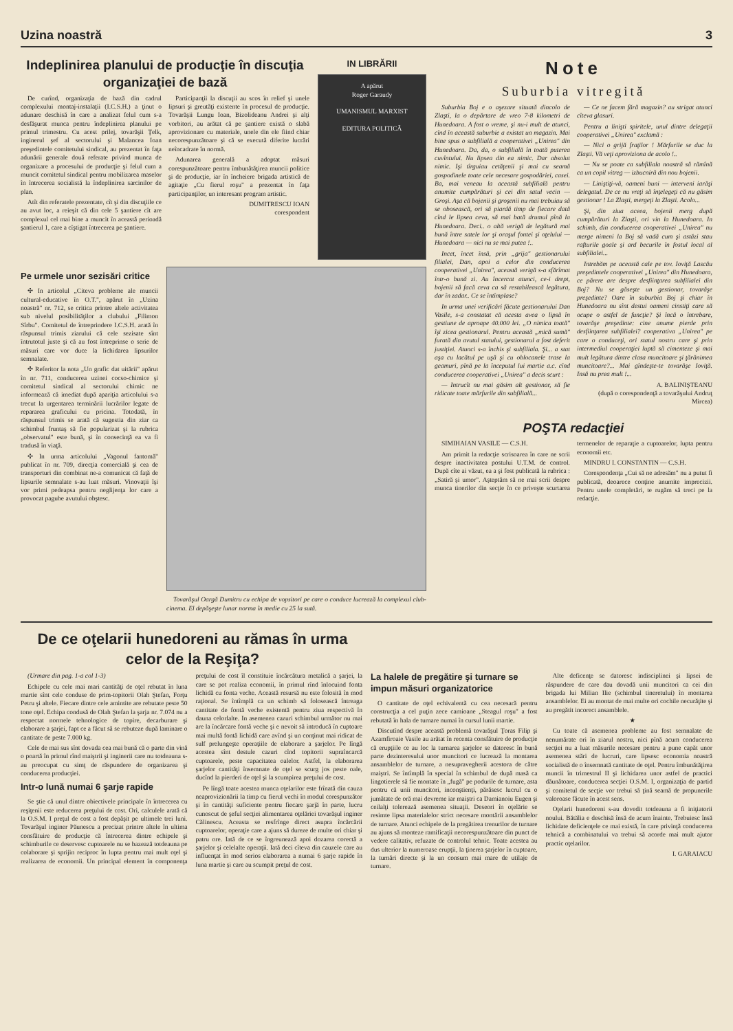Uzina noastră 3
Indeplinirea planului de producţie în discuţia organizaţiei de bază
De curînd, organizaţia de bază din cadrul complexului montaj-instalaţii (I.C.S.H.) a ţinut o adunare deschisă în care a analizat felul cum s-a desfăşurat munca pentru îndeplinirea planului pe primul trimestru. Cu acest prilej, tovarăşii Ţelk, inginerul şef al sectorului şi Malancea Ioan preşedintele comitetului sindical, au prezentat în faţa adunării generale două referate privind munca de organizare a procesului de producţie şi felul cum a muncit comitetul sindical pentru mobilizarea maselor în întrecerea socialistă la îndeplinirea sarcinilor de plan.
Atît din referatele prezentate, cît şi din discuţiile ce au avut loc, a reieşit că din cele 5 şantiere cît are complexul cel mai bine a muncit în această perioadă şantierul 1, care a cîştigat întrecerea pe şantiere.
Participanţii la discuţii au scos în relief şi unele lipsuri şi greutăţi existente în procesul de producţie. Tovarăşii Lungu Ioan, Bizolideanu Andrei şi alţi vorbitori, au arătat că pe şantiere există o slabă aprovizionare cu materiale, unele din ele fiind chiar necorespunzătoare şi că se execută diferite lucrări neîncadrate în normă.
Adunarea generală a adoptat măsuri corespunzătoare pentru îmbunătăţirea muncii politice şi de producţie, iar în încheiere brigada artistică de agitaţie „Cu fierul roşu" a prezentat în faţa participanţilor, un interesant program artistic.
DUMITRESCU IOAN
corespondent
IN LIBRĂRII
A apărut
Roger Garaudy
UMANISMUL MARXIST
EDITURA POLITICĂ
Pe urmele unor sezisări critice
✣ In articolul „Citeva probleme ale muncii cultural-educative în O.T.", apărut în „Uzina noastră" nr. 712, se critica printre altele activitatea sub nivelul posibilităţilor a clubului „Filimon Sîrbu". Comitetul de întreprindere I.C.S.H. arată în răspunsul trimis ziarului că cele sezisate sînt întrutotul juste şi că au fost întreprinse o serie de măsuri care vor duce la lichidarea lipsurilor semnalate.
✣ Referitor la nota „Un grafic dat uitării" apărut în nr. 711, conducerea uzinei cocso-chimice şi comitetul sindical al sectorului chimic ne informează că imediat după apariţia articolului s-a trecut la urgentarea terminării lucrărilor legate de repararea graficului cu pricina. Totodată, în răspunsul trimis se arată că sugestia din ziar ca schimbul fruntaş să fie popularizat şi la rubrica „observatul" este bună, şi în consecinţă ea va fi tradusă în viaţă.
✣ In urma articolului „Vagonul fantomă" publicat în nr. 709, direcţia comercială şi cea de transporturi din combinat ne-a comunicat că faţă de lipsurile semnalate s-au luat măsuri. Vinovaţii îşi vor primi pedeapsa pentru neglijenţa lor care a provocat pagube avutului obştesc.
Tovarăşul Oargă Dumitru cu echipa de vopsitori pe care o conduce lucrează la complexul club-cinema. El depăşeşte lunar norma în medie cu 25 la sută.
Note
Suburbia vitregită
Suburbia Boj e o aşezare situată dincolo de Zlaşti, la o depărtare de vreo 7-8 kilometri de Hunedoara. A fost o vreme, şi nu-i mult de atunci, cînd în această suburbie a existat un magazin. Mai bine spus o subfilială a cooperativei „Unirea" din Hunedoara. Da, da, o subfilială în toată puterea cuvîntului. Nu lipsea din ea nimic. Dar absolut nimic. Işi tîrguiau cetăţenii şi mai cu seamă gospodinele toate cele necesare gospodăriei, casei. Ba, mai veneau la această subfilială pentru anumite cumpărături şi cei din satul vecin — Groşi. Aşa că bojenii şi groşenii nu mai trebuiau să se obosească, ori să piardă timp de fiecare dată cînd le lipsea ceva, să mai bată drumul pînă la Hunedoara. Deci.. o altă verigă de legătură mai bună între satele lor şi oraşul fontei şi oţelului — Hunedoara — nici nu se mai putea !..
Incet, încet însă, prin „grija" gestionarului filialei, Dan, apoi a celor din conducerea cooperativei „Unirea", această verigă s-a sfărîmat într-o bună zi. Au încercat atunci, ce-i drept, bojenii să facă ceva ca să restabilească legătura, dar în zadar.. Ce se întîmplase?
In urma unei verificări făcute gestionarului Dan Vasile, s-a constatat că acesta avea o lipsă în gestiune de aproape 40.000 lei. „O nimica toată" îşi zicea gestionarul. Pentru această „mică sumă" furată din avutul statului, gestionarul a fost deferit justiţiei. Atunci s-a închis şi subfiliala. Şi... a stat aşa cu lacătul pe uşă şi cu oblocanele trase la geamuri, pînă pe la începutul lui martie a.c. cînd conducerea cooperativei „Unirea" a decis scurt :
— Intrucît nu mai găsim alt gestionar, să fie ridicate toate mărfurile din subfilială...
— Ce ne facem fără magazin? au strigat atunci cîteva glasuri.
Pentru a linişti spiritele, unul dintre delegaţii cooperativei „Unirea" exclamă :
— Nici o grijă fraţilor ! Mărfurile se duc la Zlaşti. Vă veţi aproviziona de acolo !..
— Nu se poate ca subfiliala noastră să rămînă ca un copil vitreg — izbucniră din nou bojenii.
— Liniştiţi-vă, oameni buni — interveni iarăşi delegatul. De ce nu vreţi să înţelegeţi că nu găsim gestionar ! La Zlaşti, mergeţi la Zlaşti. Acolo...
Şi, din ziua aceea, bojenii merg după cumpărături la Zlaşti, ori vin la Hunedoara. In schimb, din conducerea cooperativei „Unirea" nu merge nimeni la Boj să vadă cum şi astăzi stau rafturile goale şi ard becurile în fostul local al subfilialei...
Intrebăm pe această cale pe tov. Ioviţă Lascău preşedintele cooperativei „Unirea" din Hunedoara, ce părere are despre desfiinţarea subfilialei din Boj? Nu se găseşte un gestionar, tovarăşe preşedinte? Oare în suburbia Boj şi chiar în Hunedoara nu sînt destui oameni cinstiţi care să ocupe o astfel de funcţie? Şi încă o întrebare, tovarăşe preşedinte: cine anume pierde prin desfiinţarea subfilialei? cooperativa „Unirea" pe care o conduceţi, ori statul nostru care şi prin intermediul cooperaţiei luptă să cimenteze şi mai mult legătura dintre clasa muncitoare şi ţărănimea muncitoare?... Mai gîndeşte-te tovarăşe Ioviţă. Insă nu prea mult !...
A. BALINIŞTEANU
(după o corespondenţă a tovarăşului Andruţ Mircea)
POŞTA redacţiei
SIMIHAIAN VASILE — C.S.H.
Am primit la redacţie scrisoarea în care ne scrii despre inactivitatea postului U.T.M. de control. După cîte ai văzut, ea a şi fost publicată la rubrica : „Satiră şi umor". Aşteptăm să ne mai scrii despre munca tinerilor din secţie în ce priveşte scurtarea termenelor de reparaţie a cuptoarelor, lupta pentru economii etc.
MINDRU I. CONSTANTIN — C.S.H.
Corespondenţa „Cui să ne adresăm" nu a putut fi publicată, deoarece conţine anumite imprecizii. Pentru unele completări, te rugăm să treci pe la redacţie.
De ce oţelarii hunedoreni au rămas în urma celor de la Reşiţa?
(Urmare din pag. 1-a col 1-3)
Echipele cu cele mai mari cantităţi de oţel rebutat în luna martie sînt cele conduse de prim-topitorii Olah Ştefan, Forţu Petru şi altele. Fiecare dintre cele amintite are rebutate peste 50 tone oţel. Echipa condusă de Olah Ştefan la şarja nr. 7.074 nu a respectat normele tehnologice de topire, decarburare şi elaborare a şarjei, fapt ce a făcut să se rebuteze după laminare o cantitate de peste 7.000 kg.
Cele de mai sus sînt dovada cea mai bună că o parte din vină o poartă în primul rînd maiştrii şi inginerii care nu totdeauna s-au preocupat cu simţ de răspundere de organizarea şi conducerea producţiei.
Intr-o lună numai 6 şarje rapide
Se ştie că unul dintre obiectivele principale în întrecerea cu reşiţenii este reducerea preţului de cost. Ori, calculele arată că la O.S.M. I preţul de cost a fost depăşit pe ultimele trei luni. Tovarăşul inginer Păunescu a precizat printre altele în ultima consfătuire de producţie că întrecerea dintre echipele şi schimburile ce deservesc cuptoarele nu se bazează totdeauna pe colaborare şi sprijin reciproc în lupta pentru mai mult oţel şi realizarea de economii. Un principal element în componenţa preţului de cost îl constituie încărcătura metalică a şarjei, la care se pot realiza economii, în primul rînd înlocuind fonta lichidă cu fonta veche. Această resursă nu este folosită în mod raţional. Se întîmplă ca un schimb să folosească întreaga cantitate de fontă veche existentă pentru ziua respectivă în dauna celorlalte. In asemenea cazuri schimbul următor nu mai are la încărcare fontă veche şi e nevoit să introducă în cuptoare mai multă fontă lichidă care avînd şi un conţinut mai ridicat de sulf prelungeşte operaţiile de elaborare a şarjelor. Pe lîngă acestea sînt destule cazuri cînd topitorii supraîncarcă cuptoarele, peste capacitatea oalelor. Astfel, la elaborarea şarjelor cantităţi însemnate de oţel se scurg jos peste oale, ducînd la pierderi de oţel şi la scumpirea preţului de cost.
Pe lîngă toate acestea munca oţelarilor este frînată din cauza neaprovizionării la timp cu fierul vechi în modul corespunzător şi în cantităţi suficiente pentru fiecare şarjă în parte, lucru cunoscut de şeful secţiei alimentarea oţelăriei tovarăşul inginer Călinescu. Aceasta se resfrînge direct asupra încărcării cuptoarelor, operaţie care a ajuns să dureze de multe ori chiar şi patru ore. Iată de ce se îngreunează apoi dozarea corectă a şarjelor şi celelalte operaţii. Iată deci cîteva din cauzele care au influenţat în mod serios elaborarea a numai 6 şarje rapide în luna martie şi care au scumpit preţul de cost.
La halele de pregătire şi turnare se impun măsuri organizatorice
O cantitate de oţel echivalentă cu cea necesară pentru construcţia a cel puţin zece camioane „Steagul roşu" a fost rebutată în hala de turnare numai în cursul lunii martie.
Discutînd despre această problemă tovarăşul Ţoras Filip şi Azamfiroaie Vasile au arătat în recenta consfătuire de producţie că erupţiile ce au loc la turnarea şarjelor se datoresc în bună parte dezinteresului unor muncitori ce lucrează la montarea ansamblelor de turnare, a nesupravegherii acestora de către maiştri. Se întîmplă în special în schimbul de după masă ca lingotierele să fie montate în „fugă" pe podurile de turnare, asta pentru că unii muncitori, inconştienţi, părăsesc lucrul cu o jumătate de oră mai devreme iar maiştri ca Damianoiu Eugen şi ceilalţi tolerează asemenea situaţii. Desеori în oţelărie se resimte lipsa materialelor strict necesare montării ansamblelor de turnare. Atunci echipele de la pregătirea trenurilor de turnare au ajuns să monteze ramificaţii necorespunzătoare din punct de vedere calitativ, refuzate de controlul tehnic. Toate acestea au dus ulterior la numeroase erupţii, la ţinerea şarjelor în cuptoare, la turnări directe şi la un consum mai mare de utilaje de turnare.
Alte deficenţe se datoresc indisciplinei şi lipsei de răspundere de care dau dovadă unii muncitori ca cei din brigada lui Milian Ilie (schimbul tineretului) în montarea ansamblelor. Ei au montat de mai multe ori cochile necurăţite şi au pregătit incorect ansamblele.
★
Cu toate că asemenea probleme au fost semnalate de nenumărate ori în ziarul nostru, nici pînă acum conducerea secţiei nu a luat măsurile necesare pentru a pune capăt unor asemenea stări de lucruri, care lipsesc economia noastră socialistă de o însemnată cantitate de oţel. Pentru îmbunătăţirea muncii în trimestrul II şi lichidarea unor astfel de practici dăunătoare, conducerea secţiei O.S.M. I, organizaţia de partid şi comitetul de secţie vor trebui să ţină seamă de propunerile valoroase făcute în acest sens.
Oţelarii hunedoreni s-au dovedit totdeauna a fi iniţiatorii noului. Bătălia e deschisă însă de acum înainte. Trebuiesc însă lichidate deficienţele ce mai există, în care privinţă conducerea tehnică a combinatului va trebui să acorde mai mult ajutor practic oţelarilor.
I. GARAIACU